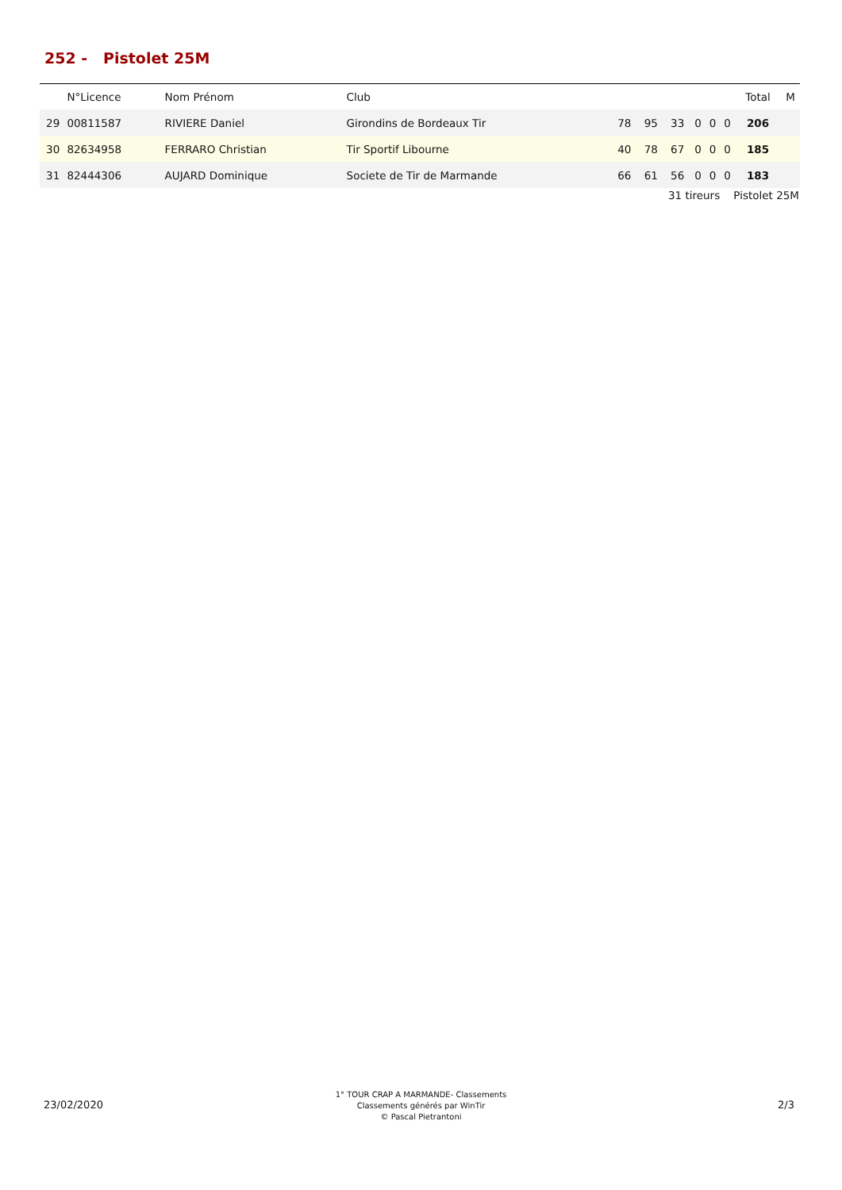252 - Pistolet 25M
| | N°Licence | Nom Prénom | Club | | | | | | | Total | M |
| --- | --- | --- | --- | --- | --- | --- | --- | --- | --- | --- | --- |
| 29 | 00811587 | RIVIERE Daniel | Girondins de Bordeaux Tir | 78 | 95 | 33 | 0 | 0 | 0 | 206 | |
| 30 | 82634958 | FERRARO Christian | Tir Sportif Libourne | 40 | 78 | 67 | 0 | 0 | 0 | 185 | |
| 31 | 82444306 | AUJARD Dominique | Societe de Tir de Marmande | 66 | 61 | 56 | 0 | 0 | 0 | 183 | |
31 tireurs Pistolet 25M
23/02/2020
1° TOUR CRAP A MARMANDE- Classements
Classements générés par WinTir
© Pascal Pietrantoni
2/3